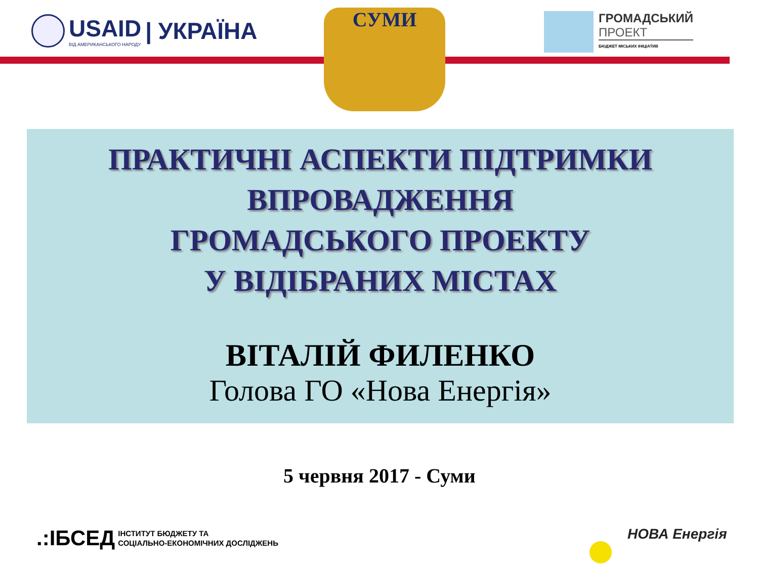USAID
ВІД АМЕРИКАНСЬКОГО НАРОДУ
| УКРАЇНА
СУМИ
ГРОМАДСЬКИЙ
ПРОЕКТ
БЮДЖЕТ МІСЬКИХ ІНІЦІАТИВ
ПРАКТИЧНІ АСПЕКТИ ПІДТРИМКИ
ВПРОВАДЖЕННЯ
ГРОМАДСЬКОГО ПРОЕКТУ
У ВІДІБРАНИХ МІСТАХ
ВІТАЛІЙ ФИЛЕНКО
Голова ГО «Нова Енергія»
5 червня 2017 - Суми
.:ІБСЕД ІНСТИТУТ БЮДЖЕТУ ТА
СОЦІАЛЬНО-ЕКОНОМІЧНИХ ДОСЛІДЖЕНЬ
НОВА Енергія